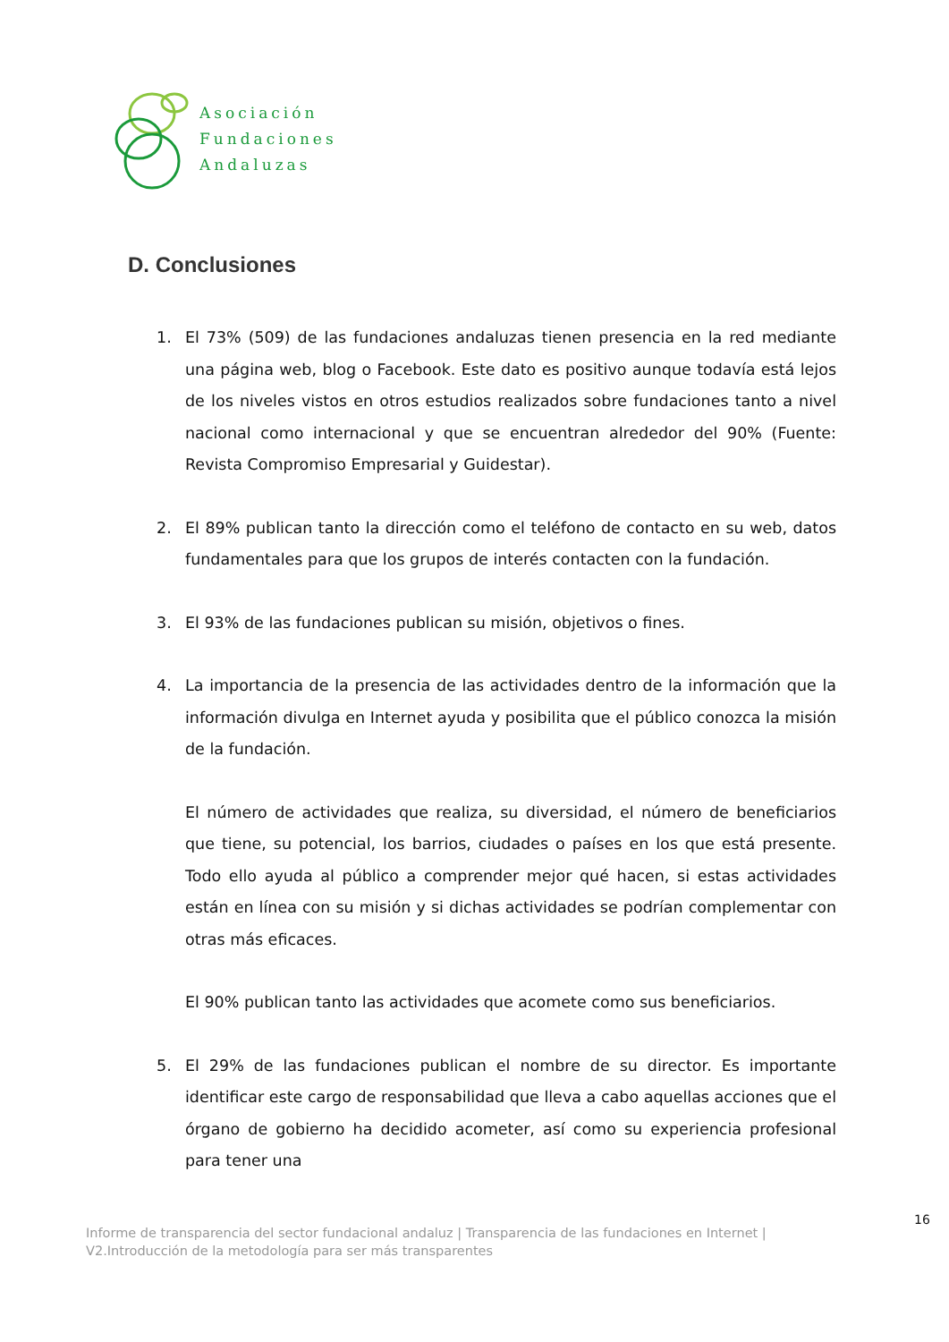Asociación
Fundaciones
Andaluzas
D. Conclusiones
1. El 73% (509) de las fundaciones andaluzas tienen presencia en la red mediante una página web, blog o Facebook. Este dato es positivo aunque todavía está lejos de los niveles vistos en otros estudios realizados sobre fundaciones tanto a nivel nacional como internacional y que se encuentran alrededor del 90% (Fuente: Revista Compromiso Empresarial y Guidestar).
2. El 89% publican tanto la dirección como el teléfono de contacto en su web, datos fundamentales para que los grupos de interés contacten con la fundación.
3. El 93% de las fundaciones publican su misión, objetivos o fines.
4. La importancia de la presencia de las actividades dentro de la información que la información divulga en Internet ayuda y posibilita que el público conozca la misión de la fundación.
El número de actividades que realiza, su diversidad, el número de beneficiarios que tiene, su potencial, los barrios, ciudades o países en los que está presente. Todo ello ayuda al público a comprender mejor qué hacen, si estas actividades están en línea con su misión y si dichas actividades se podrían complementar con otras más eficaces.
El 90% publican tanto las actividades que acomete como sus beneficiarios.
5. El 29% de las fundaciones publican el nombre de su director. Es importante identificar este cargo de responsabilidad que lleva a cabo aquellas acciones que el órgano de gobierno ha decidido acometer, así como su experiencia profesional para tener una
16
Informe de transparencia del sector fundacional andaluz | Transparencia de las fundaciones en Internet |
V2.Introducción de la metodología para ser más transparentes